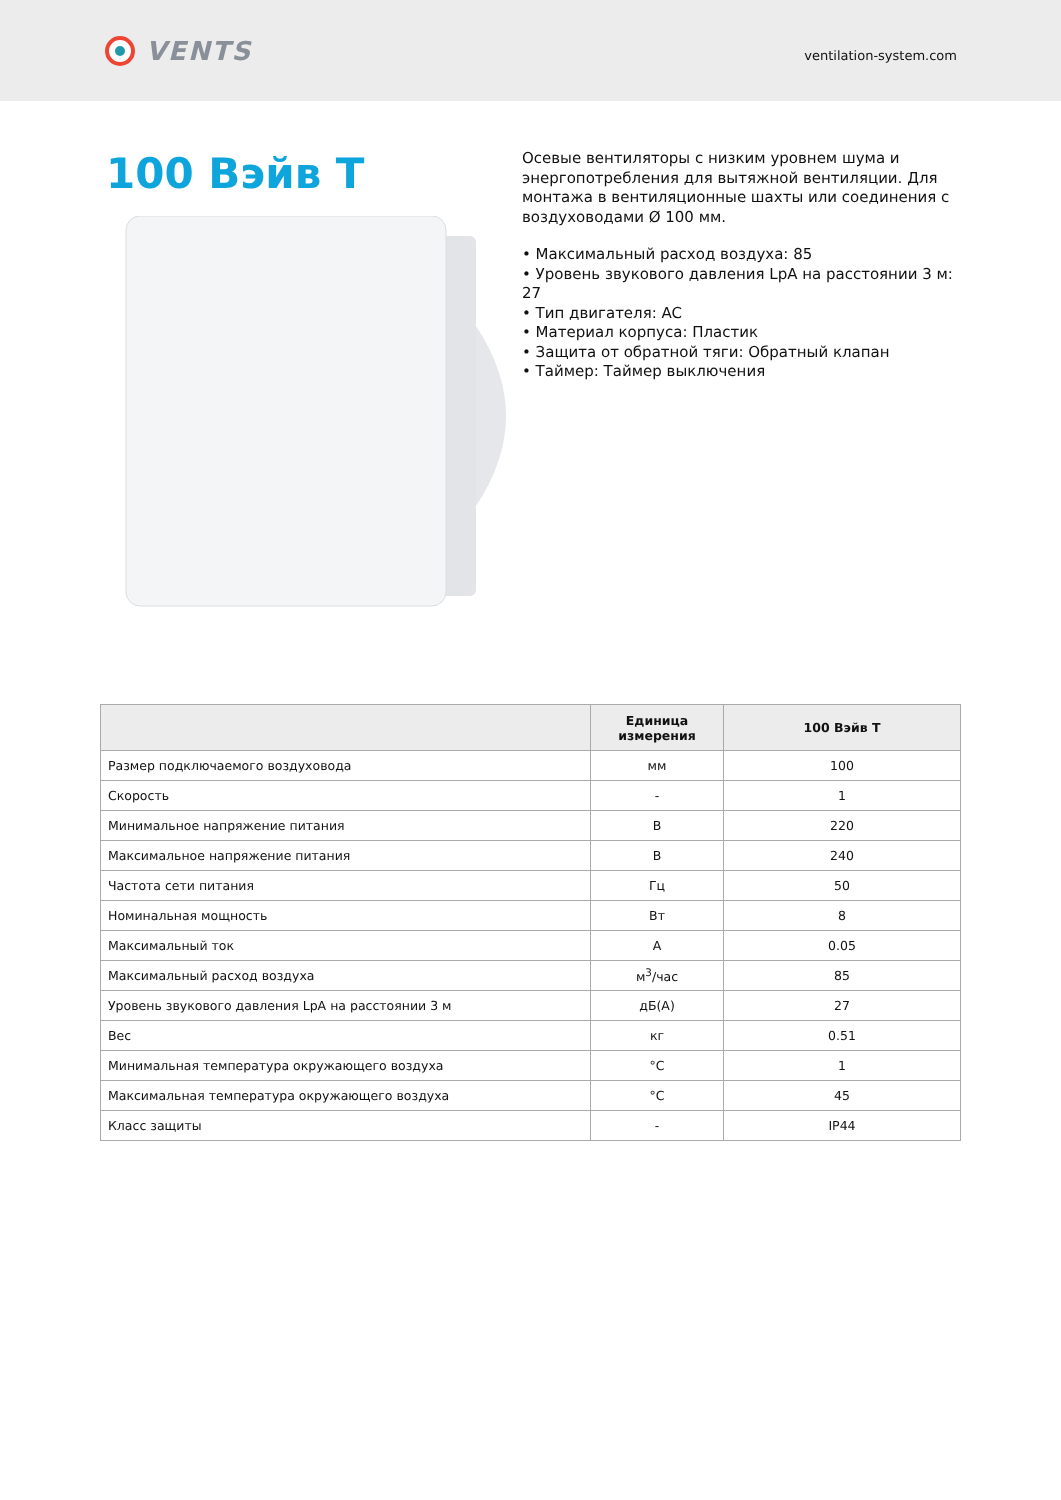VENTS
ventilation-system.com
100 Вэйв Т
Осевые вентиляторы с низким уровнем шума и энергопотребления для вытяжной вентиляции. Для монтажа в вентиляционные шахты или соединения с воздуховодами Ø 100 мм.
• Максимальный расход воздуха: 85
• Уровень звукового давления LpA на расстоянии 3 м: 27
• Тип двигателя: AC
• Материал корпуса: Пластик
• Защита от обратной тяги: Обратный клапан
• Таймер: Таймер выключения
| | Единица измерения | 100 Вэйв Т |
| --- | --- | --- |
| Размер подключаемого воздуховода | мм | 100 |
| Скорость | - | 1 |
| Минимальное напряжение питания | В | 220 |
| Максимальное напряжение питания | В | 240 |
| Частота сети питания | Гц | 50 |
| Номинальная мощность | Вт | 8 |
| Максимальный ток | А | 0.05 |
| Максимальный расход воздуха | м<sup>3</sup>/час | 85 |
| Уровень звукового давления LpA на расстоянии 3 м | дБ(А) | 27 |
| Вес | кг | 0.51 |
| Минимальная температура окружающего воздуха | °C | 1 |
| Максимальная температура окружающего воздуха | °C | 45 |
| Класс защиты | - | IP44 |